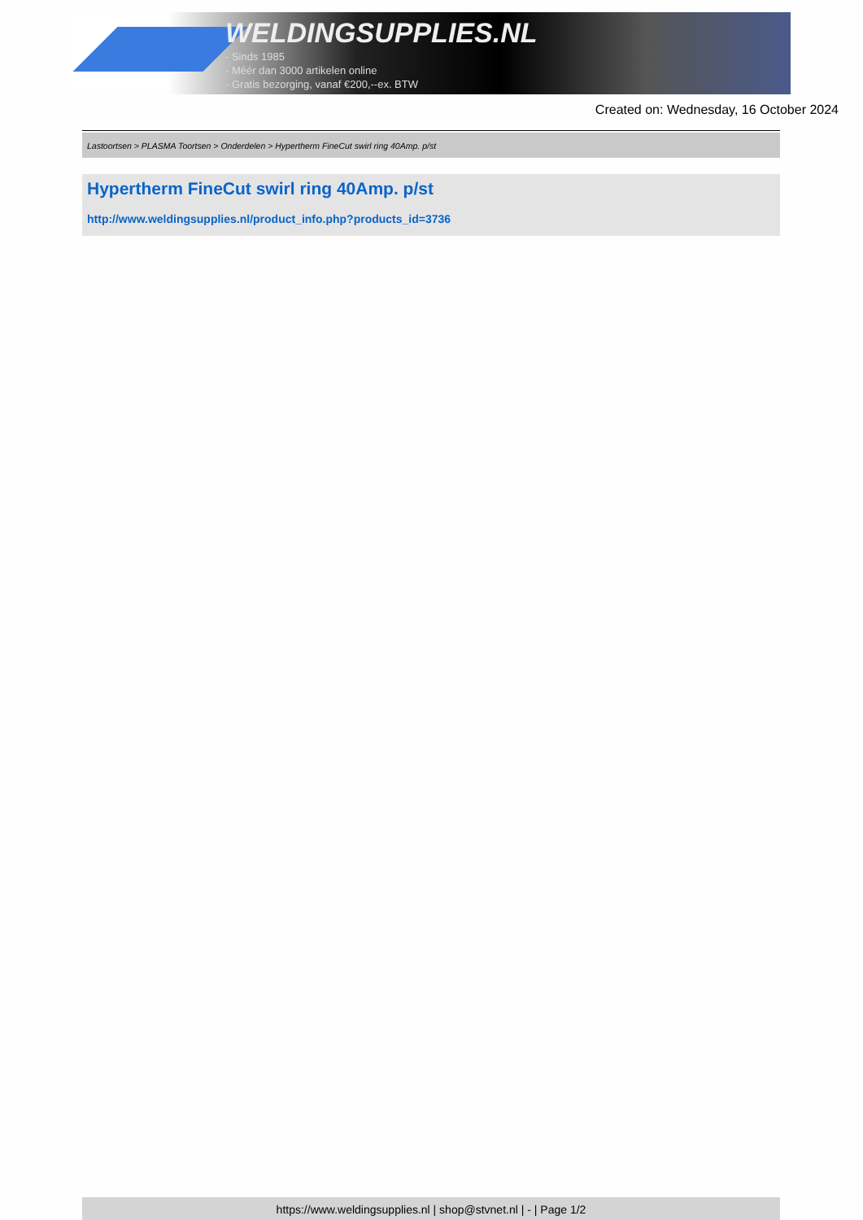WELDINGSUPPLIES.NL
- Sinds 1985
- Méér dan 3000 artikelen online
- Gratis bezorging, vanaf €200,--ex. BTW
Created on: Wednesday, 16 October 2024
Lastoortsen > PLASMA Toortsen > Onderdelen > Hypertherm FineCut swirl ring 40Amp. p/st
Hypertherm FineCut swirl ring 40Amp. p/st
http://www.weldingsupplies.nl/product_info.php?products_id=3736
https://www.weldingsupplies.nl | shop@stvnet.nl | - | Page 1/2